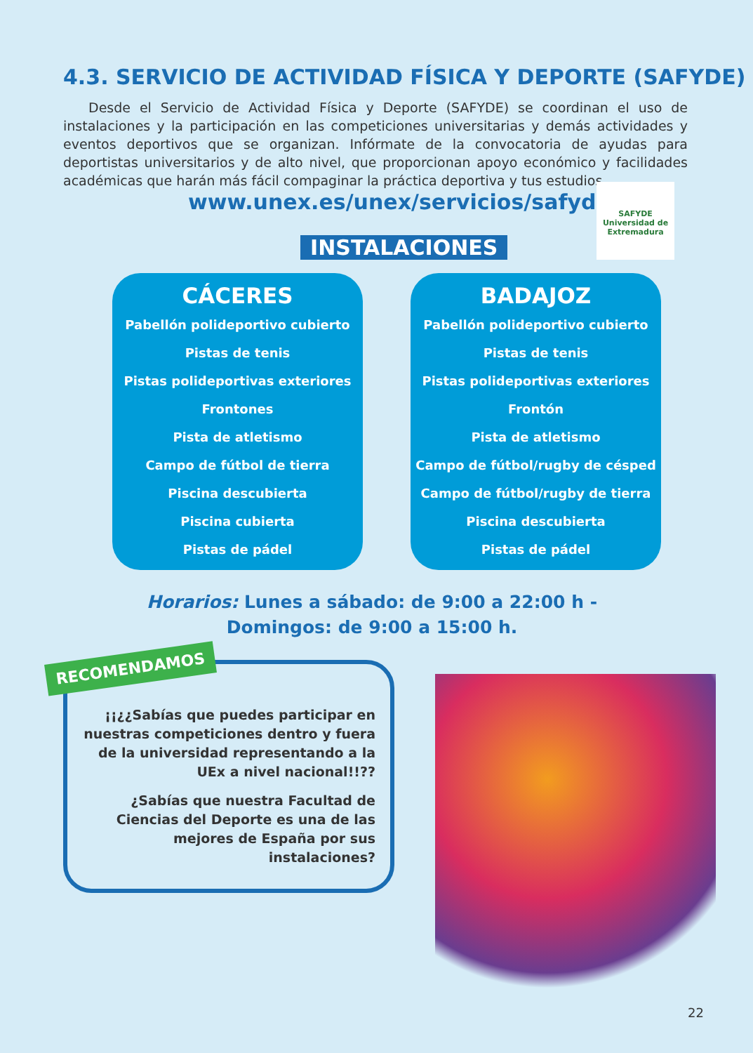4.3. SERVICIO DE ACTIVIDAD FÍSICA Y DEPORTE (SAFYDE)
Desde el Servicio de Actividad Física y Deporte (SAFYDE) se coordinan el uso de instalaciones y la participación en las competiciones universitarias y demás actividades y eventos deportivos que se organizan. Infórmate de la convocatoria de ayudas para deportistas universitarios y de alto nivel, que proporcionan apoyo económico y facilidades académicas que harán más fácil compaginar la práctica deportiva y tus estudios.
www.unex.es/unex/servicios/safyde/
SAFYDE
Universidad de Extremadura
INSTALACIONES
CÁCERES
Pabellón polideportivo cubierto
Pistas de tenis
Pistas polideportivas exteriores
Frontones
Pista de atletismo
Campo de fútbol de tierra
Piscina descubierta
Piscina cubierta
Pistas de pádel
BADAJOZ
Pabellón polideportivo cubierto
Pistas de tenis
Pistas polideportivas exteriores
Frontón
Pista de atletismo
Campo de fútbol/rugby de césped
Campo de fútbol/rugby de tierra
Piscina descubierta
Pistas de pádel
Horarios: Lunes a sábado: de 9:00 a 22:00 h -
Domingos: de 9:00 a 15:00 h.
RECOMENDAMOS
¡¡¿¿Sabías que puedes participar en nuestras competiciones dentro y fuera de la universidad representando a la UEx a nivel nacional!!??
¿Sabías que nuestra Facultad de Ciencias del Deporte es una de las mejores de España por sus instalaciones?
22